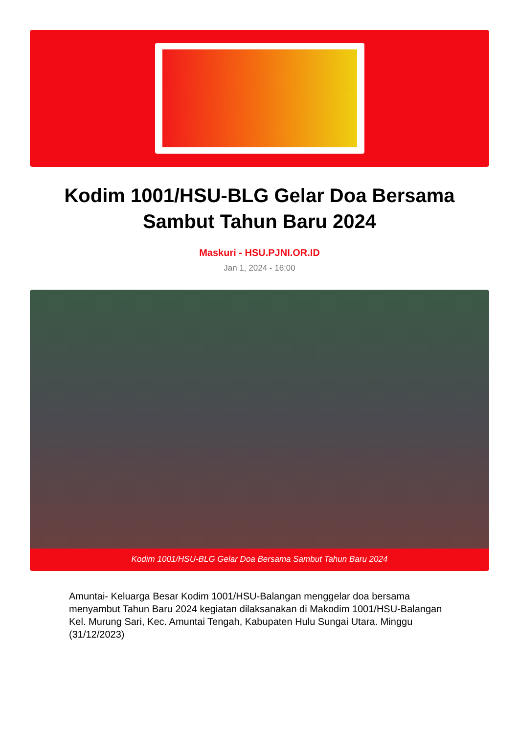PJNI
Kodim 1001/HSU-BLG Gelar Doa Bersama Sambut Tahun Baru 2024
Maskuri - HSU.PJNI.OR.ID
Jan 1, 2024 - 16:00
Kodim 1001/HSU-BLG Gelar Doa Bersama Sambut Tahun Baru 2024
Amuntai- Keluarga Besar Kodim 1001/HSU-Balangan menggelar doa bersama menyambut Tahun Baru 2024 kegiatan dilaksanakan di Makodim 1001/HSU-Balangan Kel. Murung Sari, Kec. Amuntai Tengah, Kabupaten Hulu Sungai Utara. Minggu (31/12/2023)